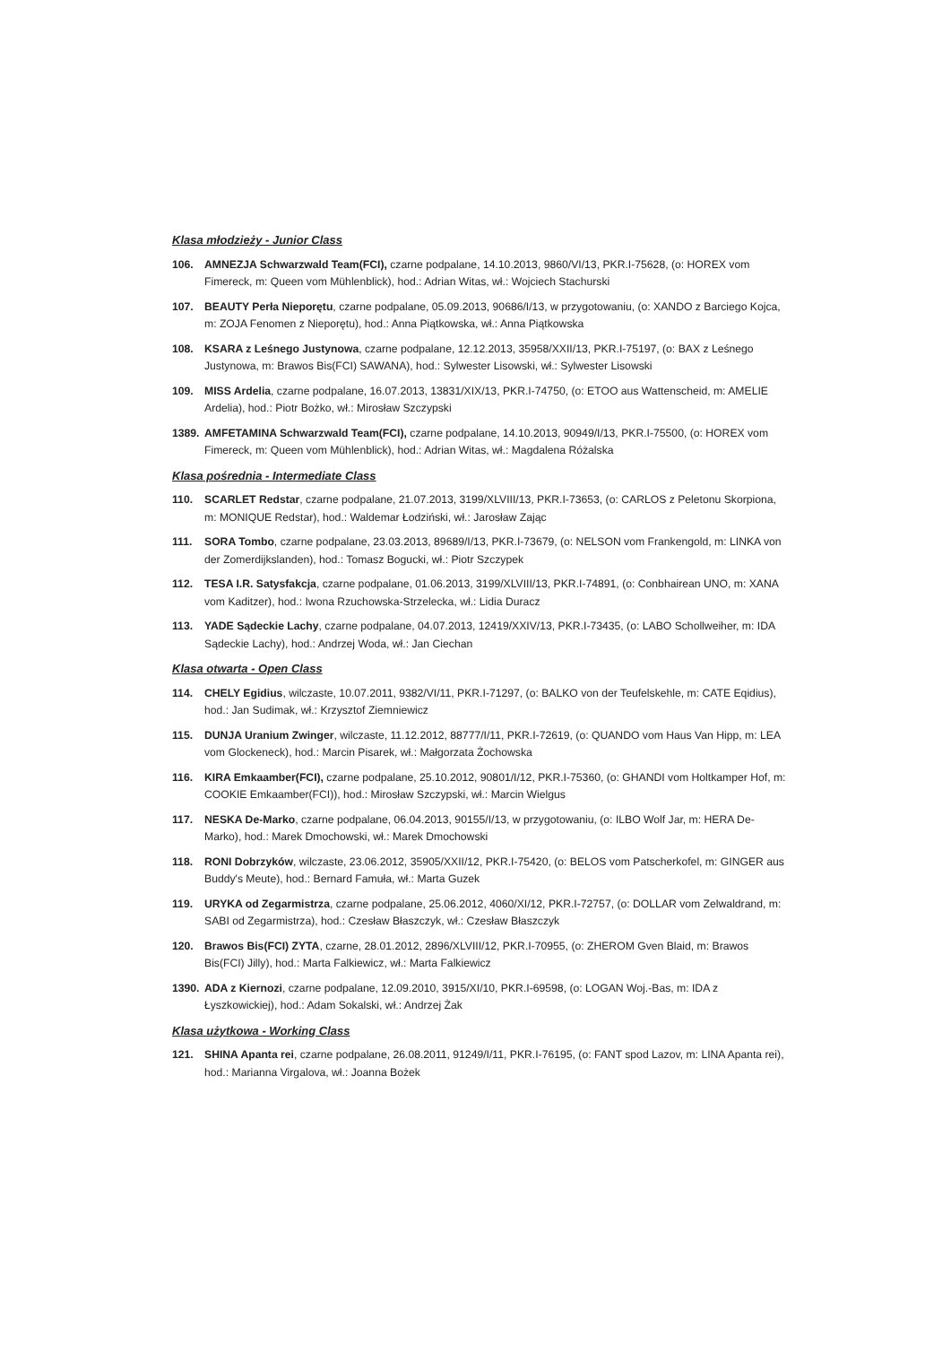Klasa młodzieży - Junior Class
106. AMNEZJA Schwarzwald Team(FCI), czarne podpalane, 14.10.2013, 9860/VI/13, PKR.I-75628, (o: HOREX vom Fimereck, m: Queen vom Mühlenblick), hod.: Adrian Witas, wł.: Wojciech Stachurski
107. BEAUTY Perła Nieporętu, czarne podpalane, 05.09.2013, 90686/I/13, w przygotowaniu, (o: XANDO z Barciego Kojca, m: ZOJA Fenomen z Nieporętu), hod.: Anna Piątkowska, wł.: Anna Piątkowska
108. KSARA z Leśnego Justynowa, czarne podpalane, 12.12.2013, 35958/XXII/13, PKR.I-75197, (o: BAX z Leśnego Justynowa, m: Brawos Bis(FCI) SAWANA), hod.: Sylwester Lisowski, wł.: Sylwester Lisowski
109. MISS Ardelia, czarne podpalane, 16.07.2013, 13831/XIX/13, PKR.I-74750, (o: ETOO aus Wattenscheid, m: AMELIE Ardelia), hod.: Piotr Bożko, wł.: Mirosław Szczypski
1389.
AMFETAMINA Schwarzwald Team(FCI), czarne podpalane, 14.10.2013, 90949/I/13, PKR.I-75500, (o: HOREX vom Fimereck, m: Queen vom Mühlenblick), hod.: Adrian Witas, wł.: Magdalena Różalska
Klasa pośrednia - Intermediate Class
110. SCARLET Redstar, czarne podpalane, 21.07.2013, 3199/XLVIII/13, PKR.I-73653, (o: CARLOS z Peletonu Skorpiona, m: MONIQUE Redstar), hod.: Waldemar Łodziński, wł.: Jarosław Zając
111. SORA Tombo, czarne podpalane, 23.03.2013, 89689/I/13, PKR.I-73679, (o: NELSON vom Frankengold, m: LINKA von der Zomerdijkslanden), hod.: Tomasz Bogucki, wł.: Piotr Szczypek
112. TESA I.R. Satysfakcja, czarne podpalane, 01.06.2013, 3199/XLVIII/13, PKR.I-74891, (o: Conbhairean UNO, m: XANA vom Kaditzer), hod.: Iwona Rzuchowska-Strzelecka, wł.: Lidia Duracz
113. YADE Sądeckie Lachy, czarne podpalane, 04.07.2013, 12419/XXIV/13, PKR.I-73435, (o: LABO Schollweiher, m: IDA Sądeckie Lachy), hod.: Andrzej Woda, wł.: Jan Ciechan
Klasa otwarta - Open Class
114. CHELY Egidius, wilczaste, 10.07.2011, 9382/VI/11, PKR.I-71297, (o: BALKO von der Teufelskehle, m: CATE Eqidius), hod.: Jan Sudimak, wł.: Krzysztof Ziemniewicz
115. DUNJA Uranium Zwinger, wilczaste, 11.12.2012, 88777/I/11, PKR.I-72619, (o: QUANDO vom Haus Van Hipp, m: LEA vom Glockeneck), hod.: Marcin Pisarek, wł.: Małgorzata Żochowska
116. KIRA Emkaamber(FCI), czarne podpalane, 25.10.2012, 90801/I/12, PKR.I-75360, (o: GHANDI vom Holtkamper Hof, m: COOKIE Emkaamber(FCI)), hod.: Mirosław Szczypski, wł.: Marcin Wielgus
117. NESKA De-Marko, czarne podpalane, 06.04.2013, 90155/I/13, w przygotowaniu, (o: ILBO Wolf Jar, m: HERA De-Marko), hod.: Marek Dmochowski, wł.: Marek Dmochowski
118. RONI Dobrzyków, wilczaste, 23.06.2012, 35905/XXII/12, PKR.I-75420, (o: BELOS vom Patscherkofel, m: GINGER aus Buddy's Meute), hod.: Bernard Famuła, wł.: Marta Guzek
119. URYKA od Zegarmistrza, czarne podpalane, 25.06.2012, 4060/XI/12, PKR.I-72757, (o: DOLLAR vom Zelwaldrand, m: SABI od Zegarmistrza), hod.: Czesław Błaszczyk, wł.: Czesław Błaszczyk
120. Brawos Bis(FCI) ZYTA, czarne, 28.01.2012, 2896/XLVIII/12, PKR.I-70955, (o: ZHEROM Gven Blaid, m: Brawos Bis(FCI) Jilly), hod.: Marta Falkiewicz, wł.: Marta Falkiewicz
1390.
ADA z Kiernozi, czarne podpalane, 12.09.2010, 3915/XI/10, PKR.I-69598, (o: LOGAN Woj.-Bas, m: IDA z Łyszkowickiej), hod.: Adam Sokalski, wł.: Andrzej Żak
Klasa użytkowa - Working Class
121. SHINA Apanta rei, czarne podpalane, 26.08.2011, 91249/I/11, PKR.I-76195, (o: FANT spod Lazov, m: LINA Apanta rei), hod.: Marianna Virgalova, wł.: Joanna Bożek